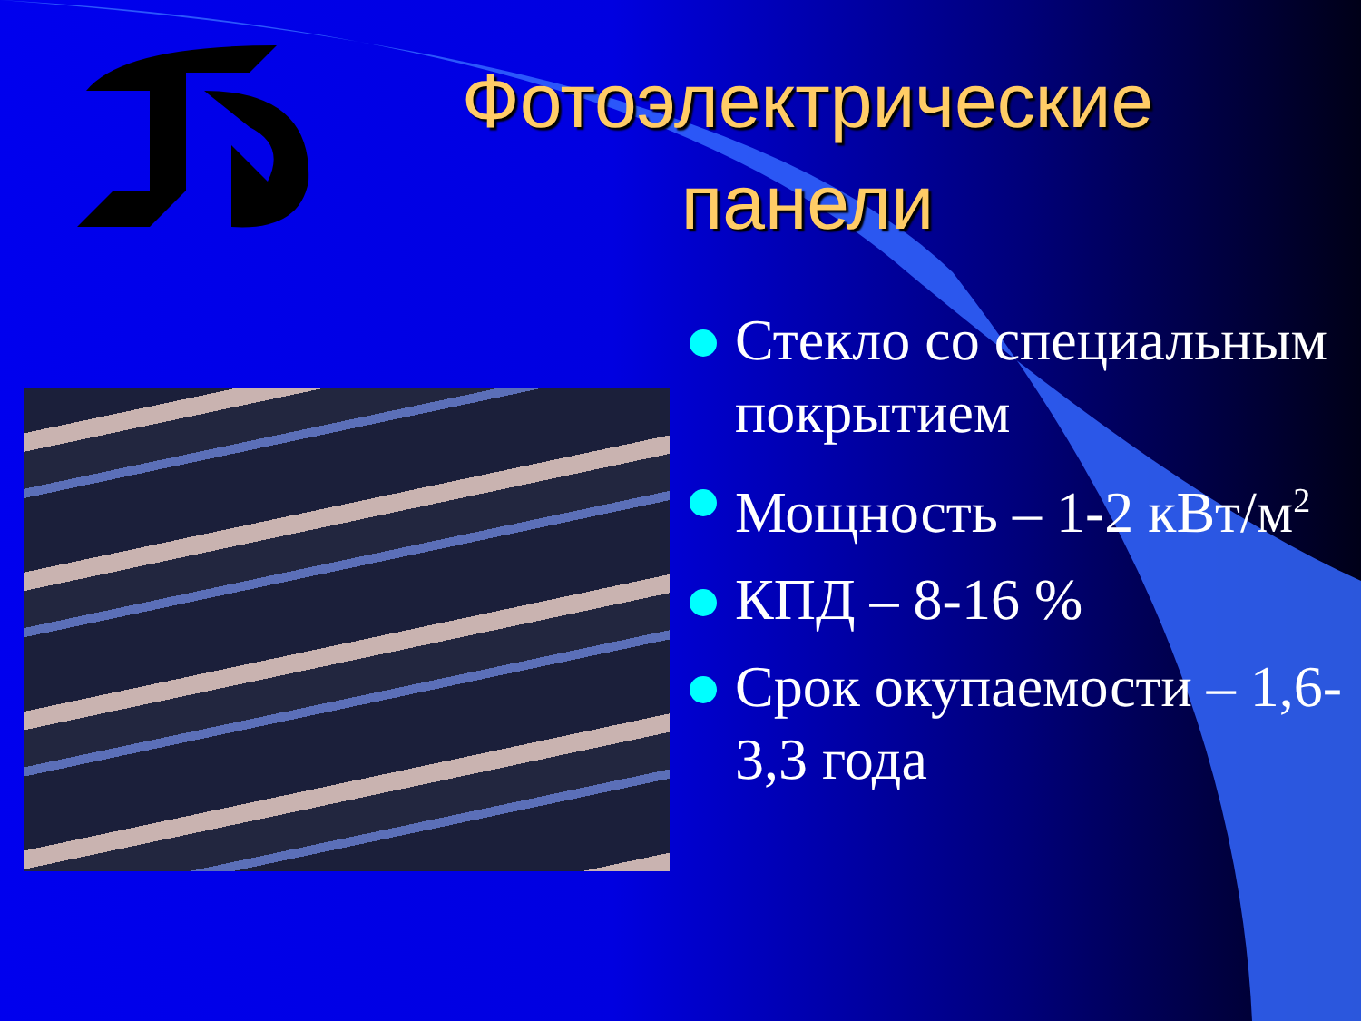Фотоэлектрические панели
Стекло со специальным покрытием
Мощность – 1-2 кВт/м<sup>2</sup>
КПД – 8-16 %
Срок окупаемости – 1,6-3,3 года